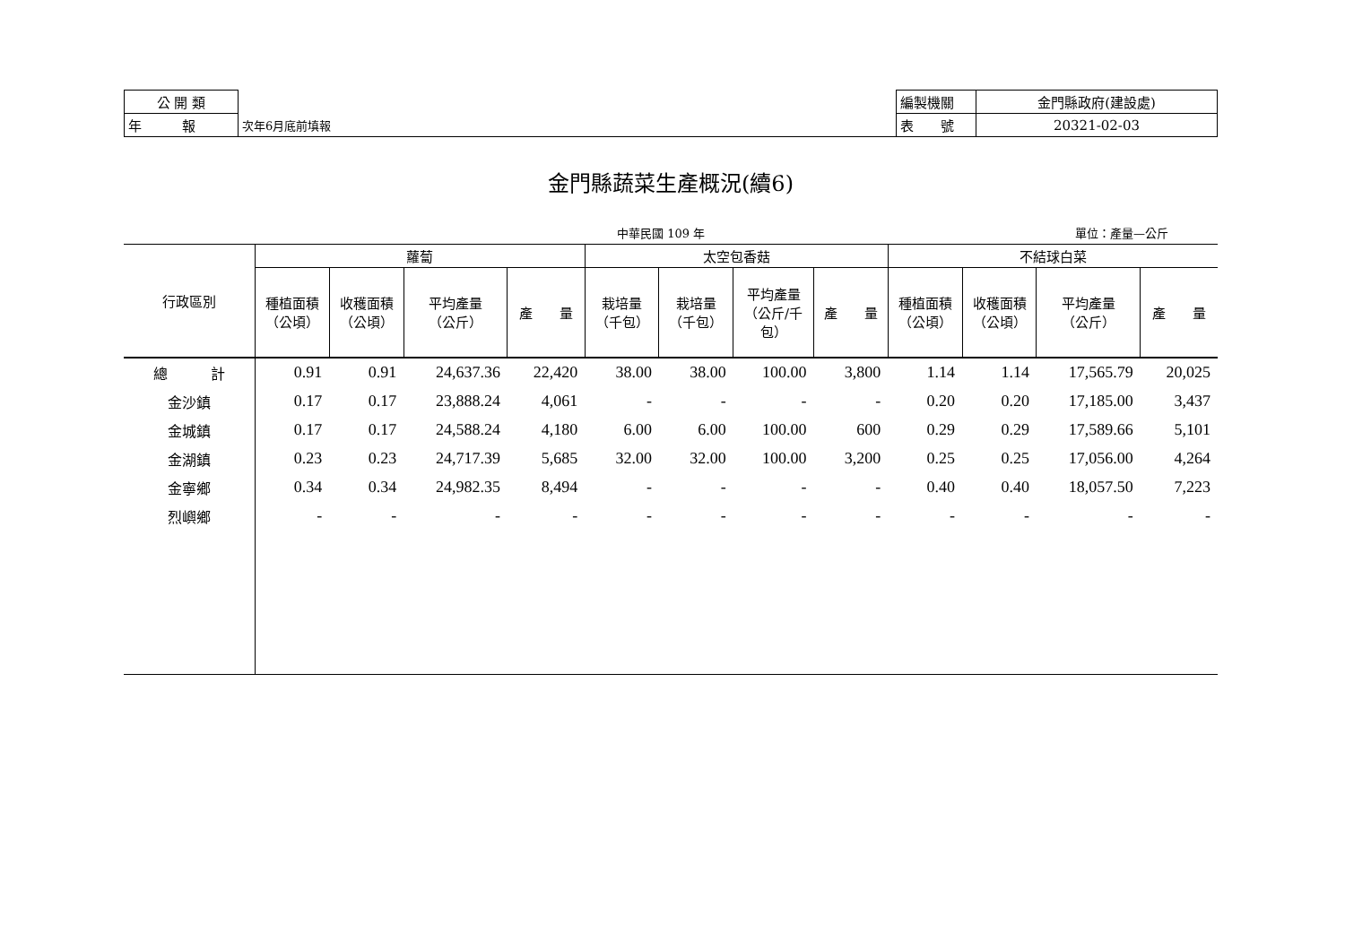| 公 開 類 | | 編製機關 | 金門縣政府(建設處) |
| 年 報 | 次年6月底前填報 | 表 號 | 20321-02-03 |
金門縣蔬菜生產概況(續6)
中華民國 109 年 單位：產量—公斤
| 行政區別 | 蘿蔔 | | | | 太空包香菇 | | | | 不結球白菜 | | | |
| --- | --- | --- | --- | --- | --- | --- | --- | --- | --- | --- | --- | --- |
| | 種植面積 （公頃） | 收穫面積 （公頃） | 平均產量 （公斤） | 產 量 | 栽培量 （千包） | 栽培量 （千包） | 平均產量 （公斤/千 包） | 產 量 | 種植面積 （公頃） | 收穫面積 （公頃） | 平均產量 （公斤） | 產 量 |
| 總 計 | 0.91 | 0.91 | 24,637.36 | 22,420 | 38.00 | 38.00 | 100.00 | 3,800 | 1.14 | 1.14 | 17,565.79 | 20,025 |
| 金沙鎮 | 0.17 | 0.17 | 23,888.24 | 4,061 | - | - | - | - | 0.20 | 0.20 | 17,185.00 | 3,437 |
| 金城鎮 | 0.17 | 0.17 | 24,588.24 | 4,180 | 6.00 | 6.00 | 100.00 | 600 | 0.29 | 0.29 | 17,589.66 | 5,101 |
| 金湖鎮 | 0.23 | 0.23 | 24,717.39 | 5,685 | 32.00 | 32.00 | 100.00 | 3,200 | 0.25 | 0.25 | 17,056.00 | 4,264 |
| 金寧鄉 | 0.34 | 0.34 | 24,982.35 | 8,494 | - | - | - | - | 0.40 | 0.40 | 18,057.50 | 7,223 |
| 烈嶼鄉 | - | - | - | - | - | - | - | - | - | - | - | - |